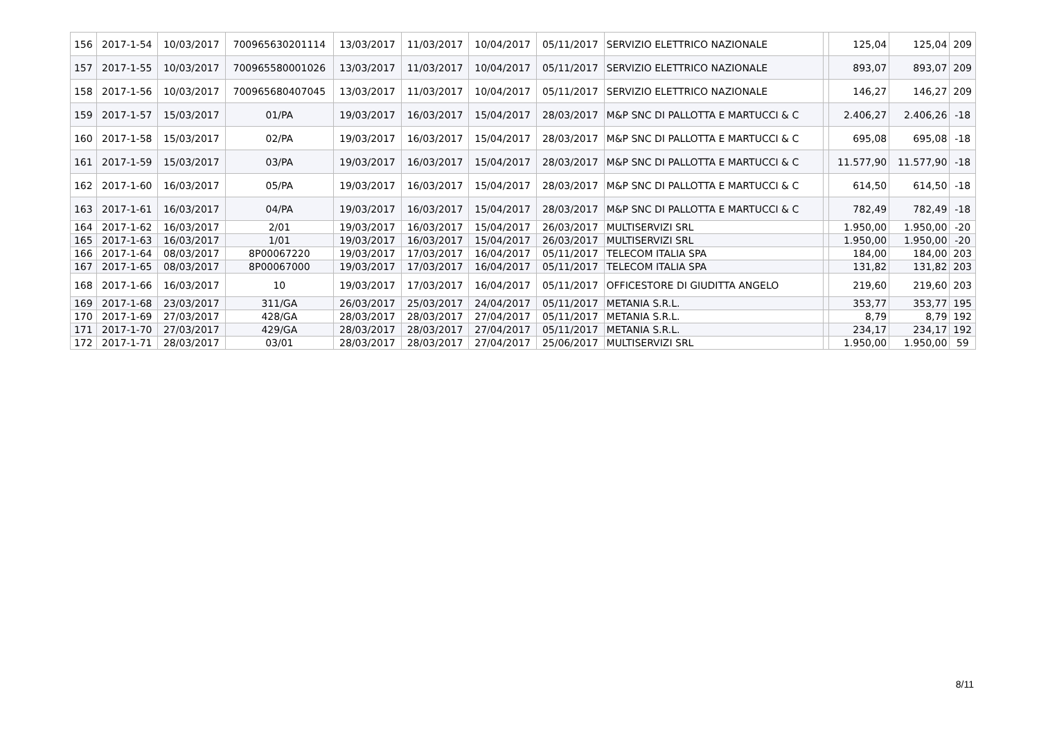| 156 | 2017-1-54 | 10/03/2017 | 700965630201114 | 13/03/2017 | 11/03/2017 | 10/04/2017 | 05/11/2017 | SERVIZIO ELETTRICO NAZIONALE | | 125,04 | 125,04 | 209 |
| 157 | 2017-1-55 | 10/03/2017 | 700965580001026 | 13/03/2017 | 11/03/2017 | 10/04/2017 | 05/11/2017 | SERVIZIO ELETTRICO NAZIONALE | | 893,07 | 893,07 | 209 |
| 158 | 2017-1-56 | 10/03/2017 | 700965680407045 | 13/03/2017 | 11/03/2017 | 10/04/2017 | 05/11/2017 | SERVIZIO ELETTRICO NAZIONALE | | 146,27 | 146,27 | 209 |
| 159 | 2017-1-57 | 15/03/2017 | 01/PA | 19/03/2017 | 16/03/2017 | 15/04/2017 | 28/03/2017 | M&P SNC DI PALLOTTA E MARTUCCI & C | | 2.406,27 | 2.406,26 | -18 |
| 160 | 2017-1-58 | 15/03/2017 | 02/PA | 19/03/2017 | 16/03/2017 | 15/04/2017 | 28/03/2017 | M&P SNC DI PALLOTTA E MARTUCCI & C | | 695,08 | 695,08 | -18 |
| 161 | 2017-1-59 | 15/03/2017 | 03/PA | 19/03/2017 | 16/03/2017 | 15/04/2017 | 28/03/2017 | M&P SNC DI PALLOTTA E MARTUCCI & C | | 11.577,90 | 11.577,90 | -18 |
| 162 | 2017-1-60 | 16/03/2017 | 05/PA | 19/03/2017 | 16/03/2017 | 15/04/2017 | 28/03/2017 | M&P SNC DI PALLOTTA E MARTUCCI & C | | 614,50 | 614,50 | -18 |
| 163 | 2017-1-61 | 16/03/2017 | 04/PA | 19/03/2017 | 16/03/2017 | 15/04/2017 | 28/03/2017 | M&P SNC DI PALLOTTA E MARTUCCI & C | | 782,49 | 782,49 | -18 |
| 164 | 2017-1-62 | 16/03/2017 | 2/01 | 19/03/2017 | 16/03/2017 | 15/04/2017 | 26/03/2017 | MULTISERVIZI SRL | | 1.950,00 | 1.950,00 | -20 |
| 165 | 2017-1-63 | 16/03/2017 | 1/01 | 19/03/2017 | 16/03/2017 | 15/04/2017 | 26/03/2017 | MULTISERVIZI SRL | | 1.950,00 | 1.950,00 | -20 |
| 166 | 2017-1-64 | 08/03/2017 | 8P00067220 | 19/03/2017 | 17/03/2017 | 16/04/2017 | 05/11/2017 | TELECOM ITALIA SPA | | 184,00 | 184,00 | 203 |
| 167 | 2017-1-65 | 08/03/2017 | 8P00067000 | 19/03/2017 | 17/03/2017 | 16/04/2017 | 05/11/2017 | TELECOM ITALIA SPA | | 131,82 | 131,82 | 203 |
| 168 | 2017-1-66 | 16/03/2017 | 10 | 19/03/2017 | 17/03/2017 | 16/04/2017 | 05/11/2017 | OFFICESTORE DI GIUDITTA ANGELO | | 219,60 | 219,60 | 203 |
| 169 | 2017-1-68 | 23/03/2017 | 311/GA | 26/03/2017 | 25/03/2017 | 24/04/2017 | 05/11/2017 | METANIA S.R.L. | | 353,77 | 353,77 | 195 |
| 170 | 2017-1-69 | 27/03/2017 | 428/GA | 28/03/2017 | 28/03/2017 | 27/04/2017 | 05/11/2017 | METANIA S.R.L. | | 8,79 | 8,79 | 192 |
| 171 | 2017-1-70 | 27/03/2017 | 429/GA | 28/03/2017 | 28/03/2017 | 27/04/2017 | 05/11/2017 | METANIA S.R.L. | | 234,17 | 234,17 | 192 |
| 172 | 2017-1-71 | 28/03/2017 | 03/01 | 28/03/2017 | 28/03/2017 | 27/04/2017 | 25/06/2017 | MULTISERVIZI SRL | | 1.950,00 | 1.950,00 | 59 |
8/11